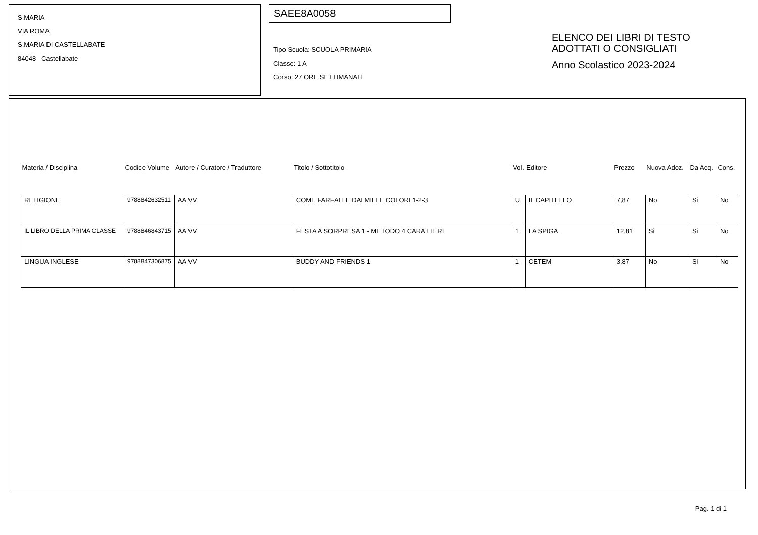S.MARIA
VIA ROMA
S.MARIA DI CASTELLABATE
84048 Castellabate
SAEE8A0058
Tipo Scuola: SCUOLA PRIMARIA
Classe: 1 A
Corso: 27 ORE SETTIMANALI
ELENCO DEI LIBRI DI TESTO
ADOTTATI O CONSIGLIATI
Anno Scolastico 2023-2024
| Materia / Disciplina | Codice Volume | Autore / Curatore / Traduttore | Titolo / Sottotitolo | Vol. | Editore | Prezzo | Nuova Adoz. | Da Acq. | Cons. |
| --- | --- | --- | --- | --- | --- | --- | --- | --- | --- |
| RELIGIONE | 9788842632511 | AA VV | COME FARFALLE DAI MILLE COLORI 1-2-3 | U | IL CAPITELLO | 7,87 | No | Si | No |
| IL LIBRO DELLA PRIMA CLASSE | 9788846843715 | AA VV | FESTA A SORPRESA 1 - METODO 4 CARATTERI | 1 | LA SPIGA | 12,81 | Si | Si | No |
| LINGUA INGLESE | 9788847306875 | AA VV | BUDDY AND FRIENDS 1 | 1 | CETEM | 3,87 | No | Si | No |
Pag. 1 di 1